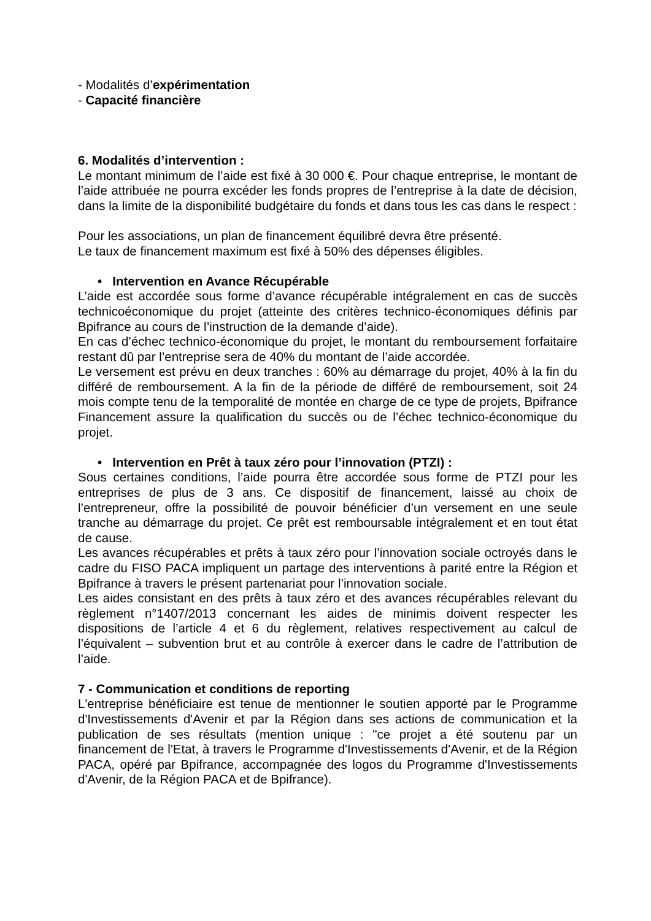- Modalités d’expérimentation
- Capacité financière
6. Modalités d’intervention :
Le montant minimum de l’aide est fixé à 30 000 €. Pour chaque entreprise, le montant de l’aide attribuée ne pourra excéder les fonds propres de l’entreprise à la date de décision, dans la limite de la disponibilité budgétaire du fonds et dans tous les cas dans le respect :
Pour les associations, un plan de financement équilibré devra être présenté.
Le taux de financement maximum est fixé à 50% des dépenses éligibles.
• Intervention en Avance Récupérable
L’aide est accordée sous forme d’avance récupérable intégralement en cas de succès technicoéconomique du projet (atteinte des critères technico-économiques définis par Bpifrance au cours de l’instruction de la demande d’aide).
En cas d’échec technico-économique du projet, le montant du remboursement forfaitaire restant dû par l’entreprise sera de 40% du montant de l’aide accordée.
Le versement est prévu en deux tranches : 60% au démarrage du projet, 40% à la fin du différé de remboursement. A la fin de la période de différé de remboursement, soit 24 mois compte tenu de la temporalité de montée en charge de ce type de projets, Bpifrance Financement assure la qualification du succès ou de l’échec technico-économique du projet.
• Intervention en Prêt à taux zéro pour l’innovation (PTZI) :
Sous certaines conditions, l’aide pourra être accordée sous forme de PTZI pour les entreprises de plus de 3 ans. Ce dispositif de financement, laissé au choix de l’entrepreneur, offre la possibilité de pouvoir bénéficier d’un versement en une seule tranche au démarrage du projet. Ce prêt est remboursable intégralement et en tout état de cause.
Les avances récupérables et prêts à taux zéro pour l’innovation sociale octroyés dans le cadre du FISO PACA impliquent un partage des interventions à parité entre la Région et Bpifrance à travers le présent partenariat pour l’innovation sociale.
Les aides consistant en des prêts à taux zéro et des avances récupérables relevant du règlement n°1407/2013 concernant les aides de minimis doivent respecter les dispositions de l’article 4 et 6 du règlement, relatives respectivement au calcul de l’équivalent – subvention brut et au contrôle à exercer dans le cadre de l’attribution de l’aide.
7 - Communication et conditions de reporting
L'entreprise bénéficiaire est tenue de mentionner le soutien apporté par le Programme d'Investissements d'Avenir et par la Région dans ses actions de communication et la publication de ses résultats (mention unique : "ce projet a été soutenu par un financement de l'Etat, à travers le Programme d'Investissements d'Avenir, et de la Région PACA, opéré par Bpifrance, accompagnée des logos du Programme d'Investissements d'Avenir, de la Région PACA et de Bpifrance).